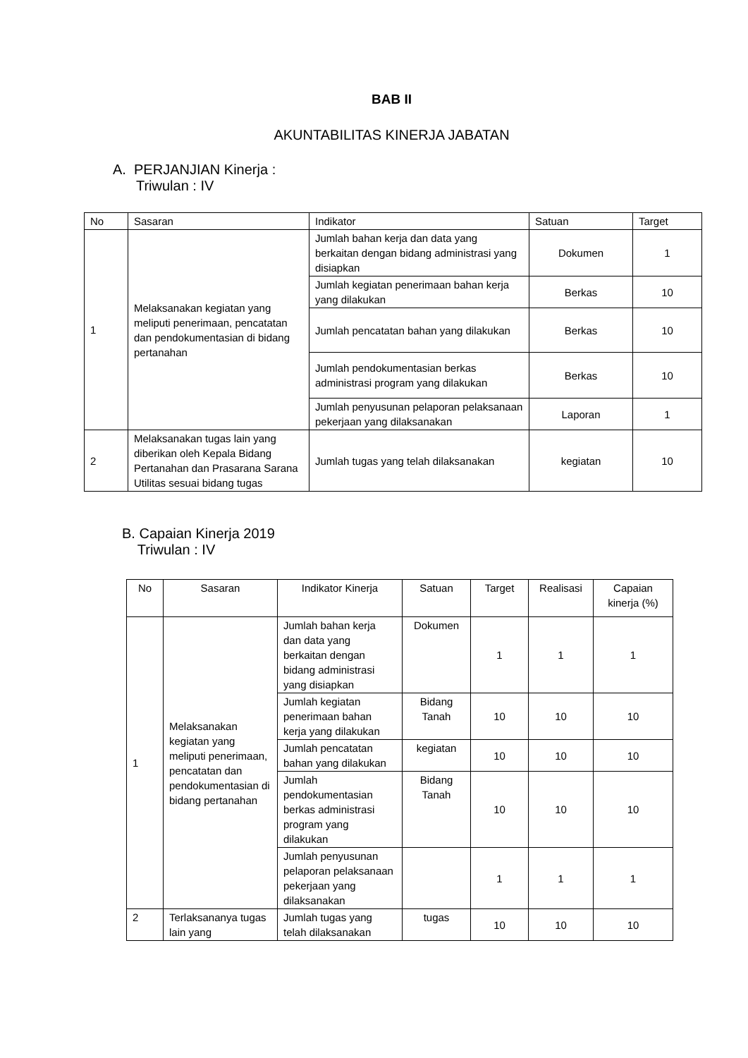BAB II
AKUNTABILITAS KINERJA JABATAN
A. PERJANJIAN Kinerja :
Triwulan : IV
| No | Sasaran | Indikator | Satuan | Target |
| 1 | Melaksanakan kegiatan yang meliputi penerimaan, pencatatan dan pendokumentasian di bidang pertanahan | Jumlah bahan kerja dan data yang berkaitan dengan bidang administrasi yang disiapkan | Dokumen | 1 |
| | | Jumlah kegiatan penerimaan bahan kerja yang dilakukan | Berkas | 10 |
| | | Jumlah pencatatan bahan yang dilakukan | Berkas | 10 |
| | | Jumlah pendokumentasian berkas administrasi program yang dilakukan | Berkas | 10 |
| | | Jumlah penyusunan pelaporan pelaksanaan pekerjaan yang dilaksanakan | Laporan | 1 |
| 2 | Melaksanakan tugas lain yang diberikan oleh Kepala Bidang Pertanahan dan Prasarana Sarana Utilitas sesuai bidang tugas | Jumlah tugas yang telah dilaksanakan | kegiatan | 10 |
B. Capaian Kinerja 2019
Triwulan : IV
| No | Sasaran | Indikator Kinerja | Satuan | Target | Realisasi | Capaian kinerja (%) |
| 1 | Melaksanakan kegiatan yang meliputi penerimaan, pencatatan dan pendokumentasian di bidang pertanahan | Jumlah bahan kerja dan data yang berkaitan dengan bidang administrasi yang disiapkan | Dokumen | 1 | 1 | 1 |
| | | Jumlah kegiatan penerimaan bahan kerja yang dilakukan | Bidang Tanah | 10 | 10 | 10 |
| | | Jumlah pencatatan bahan yang dilakukan | kegiatan | 10 | 10 | 10 |
| | | Jumlah pendokumentasian berkas administrasi program yang dilakukan | Bidang Tanah | 10 | 10 | 10 |
| | | Jumlah penyusunan pelaporan pelaksanaan pekerjaan yang dilaksanakan | | 1 | 1 | 1 |
| 2 | Terlaksananya tugas lain yang | Jumlah tugas yang telah dilaksanakan | tugas | 10 | 10 | 10 |